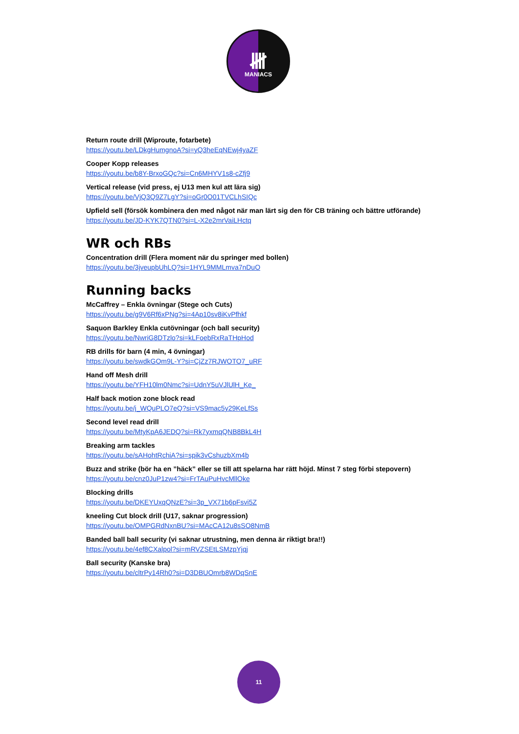𝍸
MANIACS
Return route drill (Wiproute, fotarbete)
https://youtu.be/LDkgHumgnoA?si=yQ3heEqNEwj4yaZF
Cooper Kopp releases
https://youtu.be/b8Y-BrxoGQc?si=Cn6MHYV1s8-cZfj9
Vertical release (vid press, ej U13 men kul att lära sig)
https://youtu.be/VjQ3Q9Z7LgY?si=oGr0O01TVCLhSIQc
Upfield sell (försök kombinera den med något när man lärt sig den för CB träning och bättre utförande)
https://youtu.be/JD-KYK7QTN0?si=L-X2e2mrVaiLHctq
WR och RBs
Concentration drill (Flera moment när du springer med bollen)
https://youtu.be/3jveupbUhLQ?si=1HYL9MMLmva7nDuO
Running backs
McCaffrey – Enkla övningar (Stege och Cuts)
https://youtu.be/g9V6Rf6xPNg?si=4Ap10sv8iKvPfhkf
Saquon Barkley Enkla cutövningar (och ball security)
https://youtu.be/NwriG8DTzlo?si=kLFoebRxRaTHpHod
RB drills för barn (4 min, 4 övningar)
https://youtu.be/swdkGOm9L-Y?si=CjZz7RJWOTO7_uRF
Hand off Mesh drill
https://youtu.be/YFH10lm0Nmc?si=UdnY5uVJlUlH_Ke_
Half back motion zone block read
https://youtu.be/j_WQuPLO7eQ?si=VS9mac5y29KeLfSs
Second level read drill
https://youtu.be/MtyKpA6JEDQ?si=Rk7yxmqQNB8BkL4H
Breaking arm tackles
https://youtu.be/sAHohtRchiA?si=spik3vCshuzbXm4b
Buzz and strike (bör ha en ”häck” eller se till att spelarna har rätt höjd. Minst 7 steg förbi stepovern)
https://youtu.be/cnz0JuP1zw4?si=FrTAuPuHvcMllOke
Blocking drills
https://youtu.be/DKEYUxqQNzE?si=3p_VX71b6pFsvi5Z
kneeling Cut block drill (U17, saknar progression)
https://youtu.be/OMPGRdNxnBU?si=MAcCA12u8sSO8NmB
Banded ball ball security (vi saknar utrustning, men denna är riktigt bra!!)
https://youtu.be/4ef8CXalpol?si=mRVZSEtLSMzpYjqj
Ball security (Kanske bra)
https://youtu.be/cltrPy14Rh0?si=D3DBUOmrb8WDqSnE
11